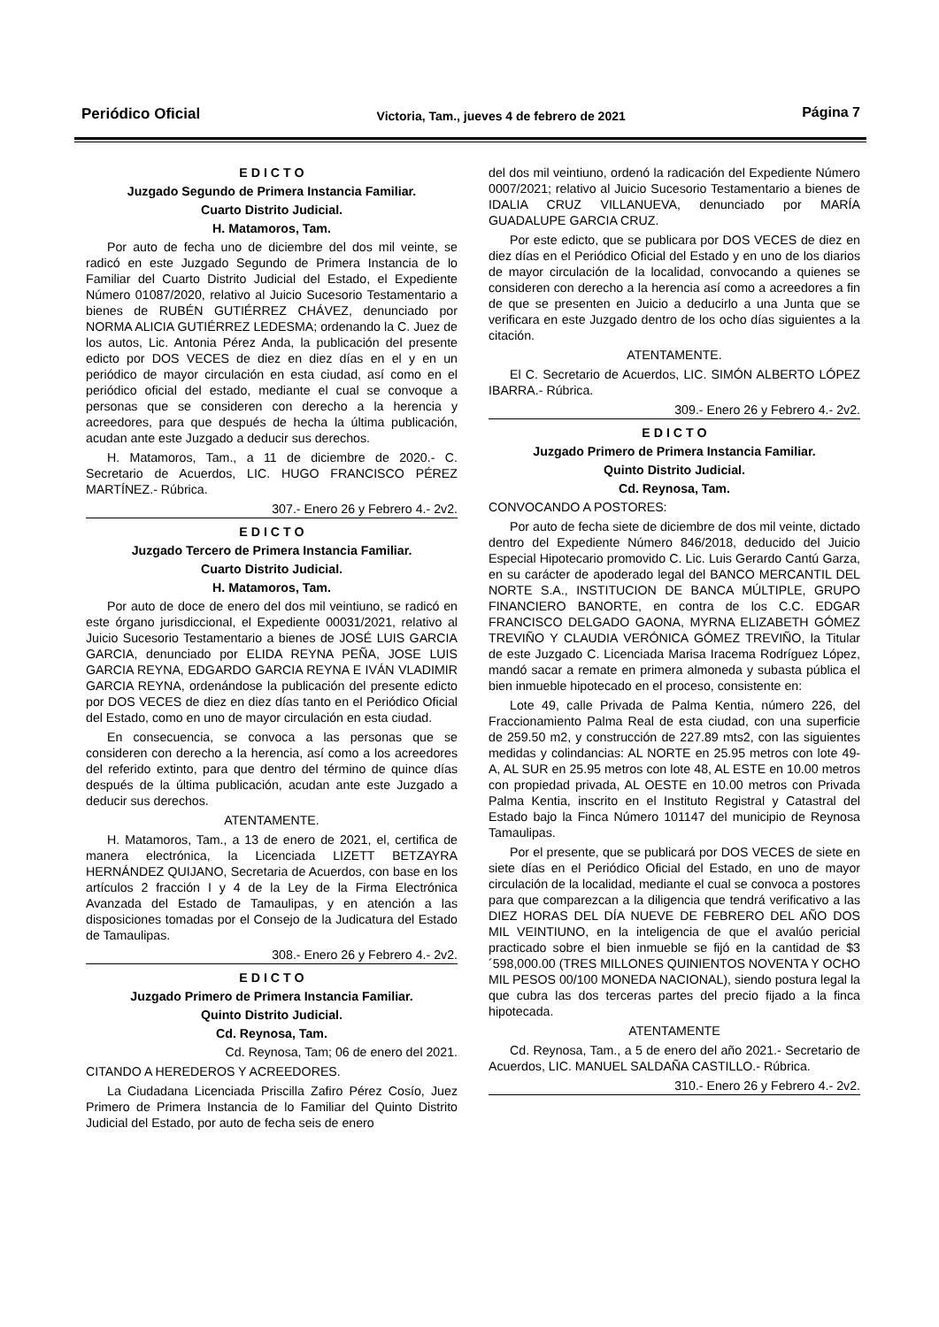Periódico Oficial Victoria, Tam., jueves 4 de febrero de 2021 Página 7
E D I C T O
Juzgado Segundo de Primera Instancia Familiar.
Cuarto Distrito Judicial.
H. Matamoros, Tam.
Por auto de fecha uno de diciembre del dos mil veinte, se radicó en este Juzgado Segundo de Primera Instancia de lo Familiar del Cuarto Distrito Judicial del Estado, el Expediente Número 01087/2020, relativo al Juicio Sucesorio Testamentario a bienes de RUBÉN GUTIÉRREZ CHÁVEZ, denunciado por NORMA ALICIA GUTIÉRREZ LEDESMA; ordenando la C. Juez de los autos, Lic. Antonia Pérez Anda, la publicación del presente edicto por DOS VECES de diez en diez días en el y en un periódico de mayor circulación en esta ciudad, así como en el periódico oficial del estado, mediante el cual se convoque a personas que se consideren con derecho a la herencia y acreedores, para que después de hecha la última publicación, acudan ante este Juzgado a deducir sus derechos.
H. Matamoros, Tam., a 11 de diciembre de 2020.- C. Secretario de Acuerdos, LIC. HUGO FRANCISCO PÉREZ MARTÍNEZ.- Rúbrica.
307.- Enero 26 y Febrero 4.- 2v2.
E D I C T O
Juzgado Tercero de Primera Instancia Familiar.
Cuarto Distrito Judicial.
H. Matamoros, Tam.
Por auto de doce de enero del dos mil veintiuno, se radicó en este órgano jurisdiccional, el Expediente 00031/2021, relativo al Juicio Sucesorio Testamentario a bienes de JOSÉ LUIS GARCIA GARCIA, denunciado por ELIDA REYNA PEÑA, JOSE LUIS GARCIA REYNA, EDGARDO GARCIA REYNA E IVÁN VLADIMIR GARCIA REYNA, ordenándose la publicación del presente edicto por DOS VECES de diez en diez días tanto en el Periódico Oficial del Estado, como en uno de mayor circulación en esta ciudad.
En consecuencia, se convoca a las personas que se consideren con derecho a la herencia, así como a los acreedores del referido extinto, para que dentro del término de quince días después de la última publicación, acudan ante este Juzgado a deducir sus derechos.
ATENTAMENTE.
H. Matamoros, Tam., a 13 de enero de 2021, el, certifica de manera electrónica, la Licenciada LIZETT BETZAYRA HERNÁNDEZ QUIJANO, Secretaria de Acuerdos, con base en los artículos 2 fracción I y 4 de la Ley de la Firma Electrónica Avanzada del Estado de Tamaulipas, y en atención a las disposiciones tomadas por el Consejo de la Judicatura del Estado de Tamaulipas.
308.- Enero 26 y Febrero 4.- 2v2.
E D I C T O
Juzgado Primero de Primera Instancia Familiar.
Quinto Distrito Judicial.
Cd. Reynosa, Tam.
Cd. Reynosa, Tam; 06 de enero del 2021.
CITANDO A HEREDEROS Y ACREEDORES.
La Ciudadana Licenciada Priscilla Zafiro Pérez Cosío, Juez Primero de Primera Instancia de lo Familiar del Quinto Distrito Judicial del Estado, por auto de fecha seis de enero
del dos mil veintiuno, ordenó la radicación del Expediente Número 0007/2021; relativo al Juicio Sucesorio Testamentario a bienes de IDALIA CRUZ VILLANUEVA, denunciado por MARÍA GUADALUPE GARCIA CRUZ.
Por este edicto, que se publicara por DOS VECES de diez en diez días en el Periódico Oficial del Estado y en uno de los diarios de mayor circulación de la localidad, convocando a quienes se consideren con derecho a la herencia así como a acreedores a fin de que se presenten en Juicio a deducirlo a una Junta que se verificara en este Juzgado dentro de los ocho días siguientes a la citación.
ATENTAMENTE.
El C. Secretario de Acuerdos, LIC. SIMÓN ALBERTO LÓPEZ IBARRA.- Rúbrica.
309.- Enero 26 y Febrero 4.- 2v2.
E D I C T O
Juzgado Primero de Primera Instancia Familiar.
Quinto Distrito Judicial.
Cd. Reynosa, Tam.
CONVOCANDO A POSTORES:
Por auto de fecha siete de diciembre de dos mil veinte, dictado dentro del Expediente Número 846/2018, deducido del Juicio Especial Hipotecario promovido C. Lic. Luis Gerardo Cantú Garza, en su carácter de apoderado legal del BANCO MERCANTIL DEL NORTE S.A., INSTITUCION DE BANCA MÚLTIPLE, GRUPO FINANCIERO BANORTE, en contra de los C.C. EDGAR FRANCISCO DELGADO GAONA, MYRNA ELIZABETH GÓMEZ TREVIÑO Y CLAUDIA VERÓNICA GÓMEZ TREVIÑO, la Titular de este Juzgado C. Licenciada Marisa Iracema Rodríguez López, mandó sacar a remate en primera almoneda y subasta pública el bien inmueble hipotecado en el proceso, consistente en:
Lote 49, calle Privada de Palma Kentia, número 226, del Fraccionamiento Palma Real de esta ciudad, con una superficie de 259.50 m2, y construcción de 227.89 mts2, con las siguientes medidas y colindancias: AL NORTE en 25.95 metros con lote 49-A, AL SUR en 25.95 metros con lote 48, AL ESTE en 10.00 metros con propiedad privada, AL OESTE en 10.00 metros con Privada Palma Kentia, inscrito en el Instituto Registral y Catastral del Estado bajo la Finca Número 101147 del municipio de Reynosa Tamaulipas.
Por el presente, que se publicará por DOS VECES de siete en siete días en el Periódico Oficial del Estado, en uno de mayor circulación de la localidad, mediante el cual se convoca a postores para que comparezcan a la diligencia que tendrá verificativo a las DIEZ HORAS DEL DÍA NUEVE DE FEBRERO DEL AÑO DOS MIL VEINTIUNO, en la inteligencia de que el avalúo pericial practicado sobre el bien inmueble se fijó en la cantidad de $3´598,000.00 (TRES MILLONES QUINIENTOS NOVENTA Y OCHO MIL PESOS 00/100 MONEDA NACIONAL), siendo postura legal la que cubra las dos terceras partes del precio fijado a la finca hipotecada.
ATENTAMENTE
Cd. Reynosa, Tam., a 5 de enero del año 2021.- Secretario de Acuerdos, LIC. MANUEL SALDAÑA CASTILLO.- Rúbrica.
310.- Enero 26 y Febrero 4.- 2v2.